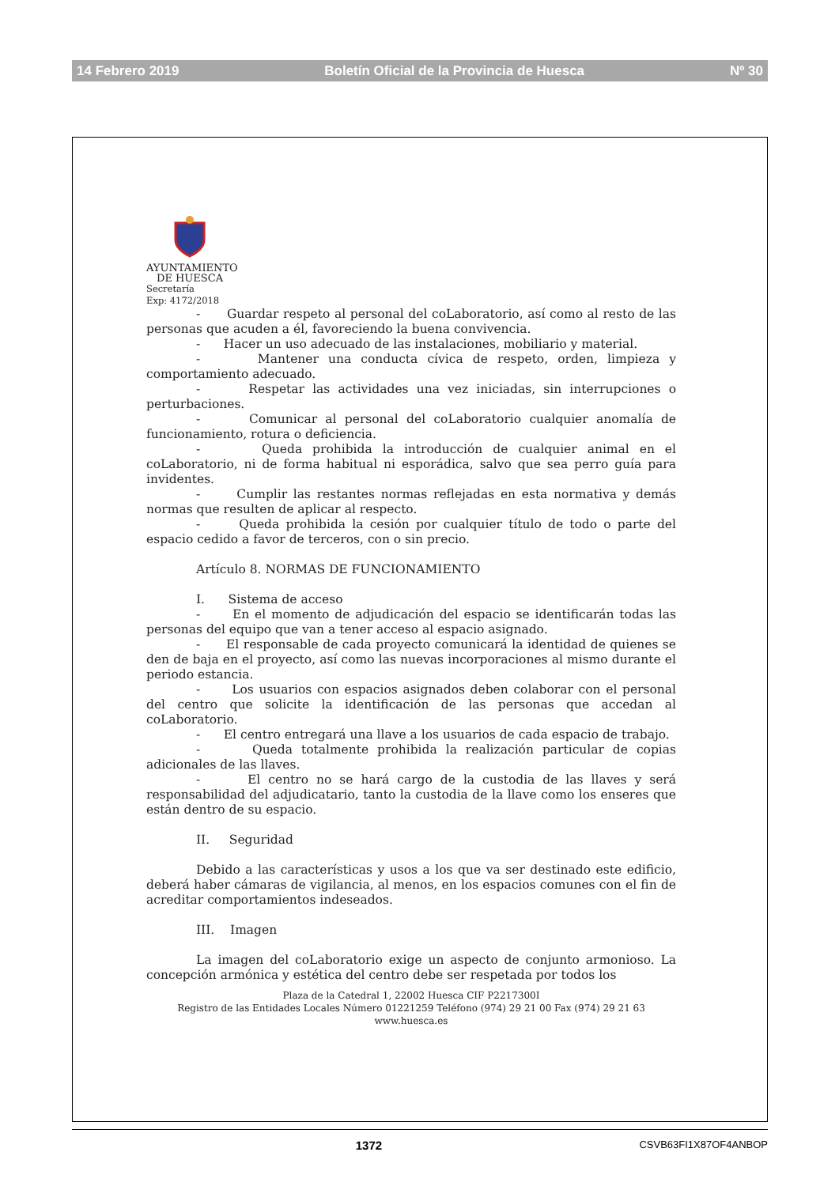14 Febrero 2019 Boletín Oficial de la Provincia de Huesca Nº 30
AYUNTAMIENTO
DE HUESCA
Secretaría
Exp: 4172/2018
- Guardar respeto al personal del coLaboratorio, así como al resto de las personas que acuden a él, favoreciendo la buena convivencia.
- Hacer un uso adecuado de las instalaciones, mobiliario y material.
- Mantener una conducta cívica de respeto, orden, limpieza y comportamiento adecuado.
- Respetar las actividades una vez iniciadas, sin interrupciones o perturbaciones.
- Comunicar al personal del coLaboratorio cualquier anomalía de funcionamiento, rotura o deficiencia.
- Queda prohibida la introducción de cualquier animal en el coLaboratorio, ni de forma habitual ni esporádica, salvo que sea perro guía para invidentes.
- Cumplir las restantes normas reflejadas en esta normativa y demás normas que resulten de aplicar al respecto.
- Queda prohibida la cesión por cualquier título de todo o parte del espacio cedido a favor de terceros, con o sin precio.
Artículo 8. NORMAS DE FUNCIONAMIENTO
I. Sistema de acceso
- En el momento de adjudicación del espacio se identificarán todas las personas del equipo que van a tener acceso al espacio asignado.
- El responsable de cada proyecto comunicará la identidad de quienes se den de baja en el proyecto, así como las nuevas incorporaciones al mismo durante el periodo estancia.
- Los usuarios con espacios asignados deben colaborar con el personal del centro que solicite la identificación de las personas que accedan al coLaboratorio.
- El centro entregará una llave a los usuarios de cada espacio de trabajo.
- Queda totalmente prohibida la realización particular de copias adicionales de las llaves.
- El centro no se hará cargo de la custodia de las llaves y será responsabilidad del adjudicatario, tanto la custodia de la llave como los enseres que están dentro de su espacio.
II. Seguridad
Debido a las características y usos a los que va ser destinado este edificio, deberá haber cámaras de vigilancia, al menos, en los espacios comunes con el fin de acreditar comportamientos indeseados.
III. Imagen
La imagen del coLaboratorio exige un aspecto de conjunto armonioso. La concepción armónica y estética del centro debe ser respetada por todos los
Plaza de la Catedral 1, 22002 Huesca CIF P2217300I
Registro de las Entidades Locales Número 01221259 Teléfono (974) 29 21 00 Fax (974) 29 21 63
www.huesca.es
1372 CSVB63FI1X87OF4ANBOP